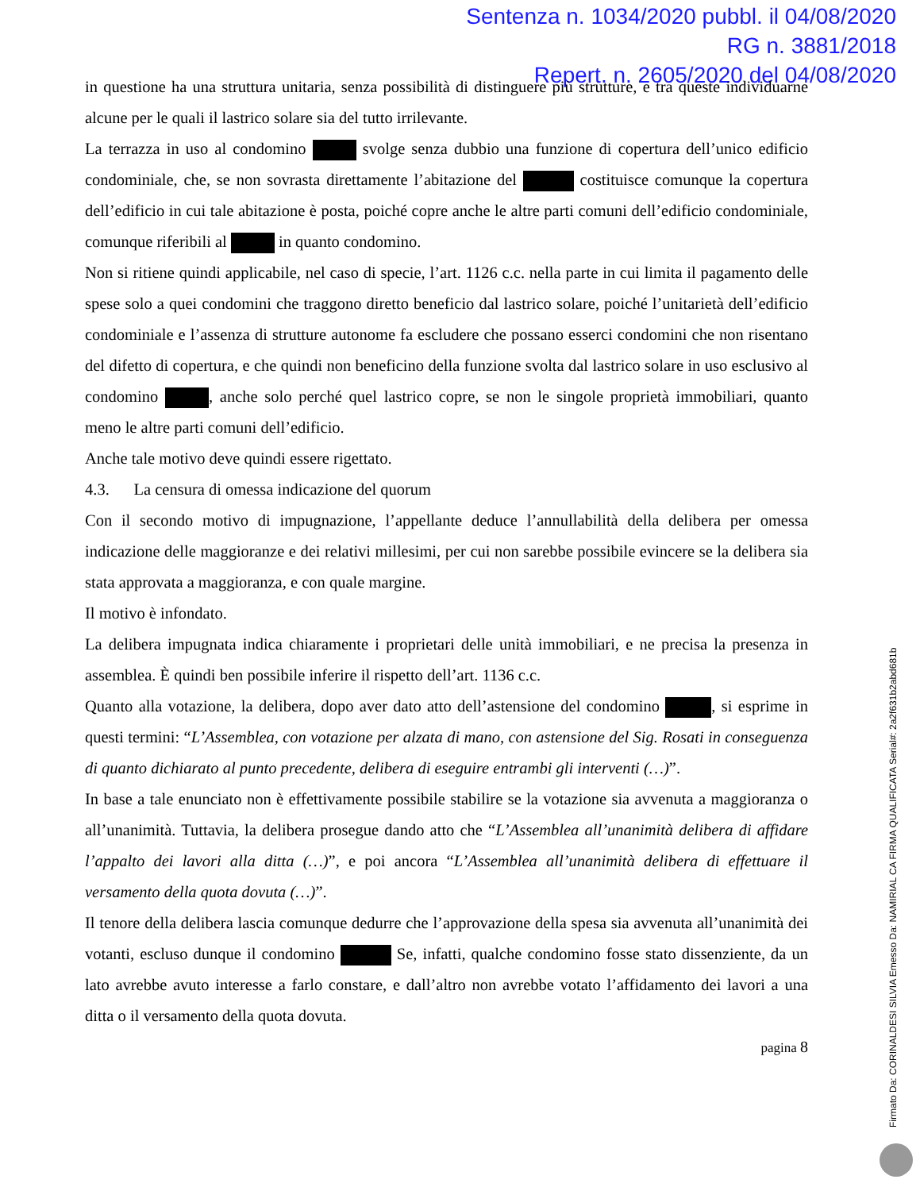Sentenza n. 1034/2020 pubbl. il 04/08/2020
RG n. 3881/2018
Repert. n. 2605/2020 del 04/08/2020
in questione ha una struttura unitaria, senza possibilità di distinguere più strutture, e tra queste individuarne alcune per le quali il lastrico solare sia del tutto irrilevante.
La terrazza in uso al condomino svolge senza dubbio una funzione di copertura dell’unico edificio condominiale, che, se non sovrasta direttamente l’abitazione del costituisce comunque la copertura dell’edificio in cui tale abitazione è posta, poiché copre anche le altre parti comuni dell’edificio condominiale, comunque riferibili al in quanto condomino.
Non si ritiene quindi applicabile, nel caso di specie, l’art. 1126 c.c. nella parte in cui limita il pagamento delle spese solo a quei condomini che traggono diretto beneficio dal lastrico solare, poiché l’unitarietà dell’edificio condominiale e l’assenza di strutture autonome fa escludere che possano esserci condomini che non risentano del difetto di copertura, e che quindi non beneficino della funzione svolta dal lastrico solare in uso esclusivo al condomino , anche solo perché quel lastrico copre, se non le singole proprietà immobiliari, quanto meno le altre parti comuni dell’edificio.
Anche tale motivo deve quindi essere rigettato.
4.3. La censura di omessa indicazione del quorum
Con il secondo motivo di impugnazione, l’appellante deduce l’annullabilità della delibera per omessa indicazione delle maggioranze e dei relativi millesimi, per cui non sarebbe possibile evincere se la delibera sia stata approvata a maggioranza, e con quale margine.
Il motivo è infondato.
La delibera impugnata indica chiaramente i proprietari delle unità immobiliari, e ne precisa la presenza in assemblea. È quindi ben possibile inferire il rispetto dell’art. 1136 c.c.
Quanto alla votazione, la delibera, dopo aver dato atto dell’astensione del condomino , si esprime in questi termini: “L’Assemblea, con votazione per alzata di mano, con astensione del Sig. Rosati in conseguenza di quanto dichiarato al punto precedente, delibera di eseguire entrambi gli interventi (…)”.
In base a tale enunciato non è effettivamente possibile stabilire se la votazione sia avvenuta a maggioranza o all’unanimità. Tuttavia, la delibera prosegue dando atto che “L’Assemblea all’unanimità delibera di affidare l’appalto dei lavori alla ditta (…)”, e poi ancora “L’Assemblea all’unanimità delibera di effettuare il versamento della quota dovuta (…)”.
Il tenore della delibera lascia comunque dedurre che l’approvazione della spesa sia avvenuta all’unanimità dei votanti, escluso dunque il condomino Se, infatti, qualche condomino fosse stato dissenziente, da un lato avrebbe avuto interesse a farlo constare, e dall’altro non avrebbe votato l’affidamento dei lavori a una ditta o il versamento della quota dovuta.
pagina 8
Firmato Da: CORINALDESI SILVIA Emesso Da: NAMIRIAL CA FIRMA QUALIFICATA Serial#: 2a2f631b2abd681b